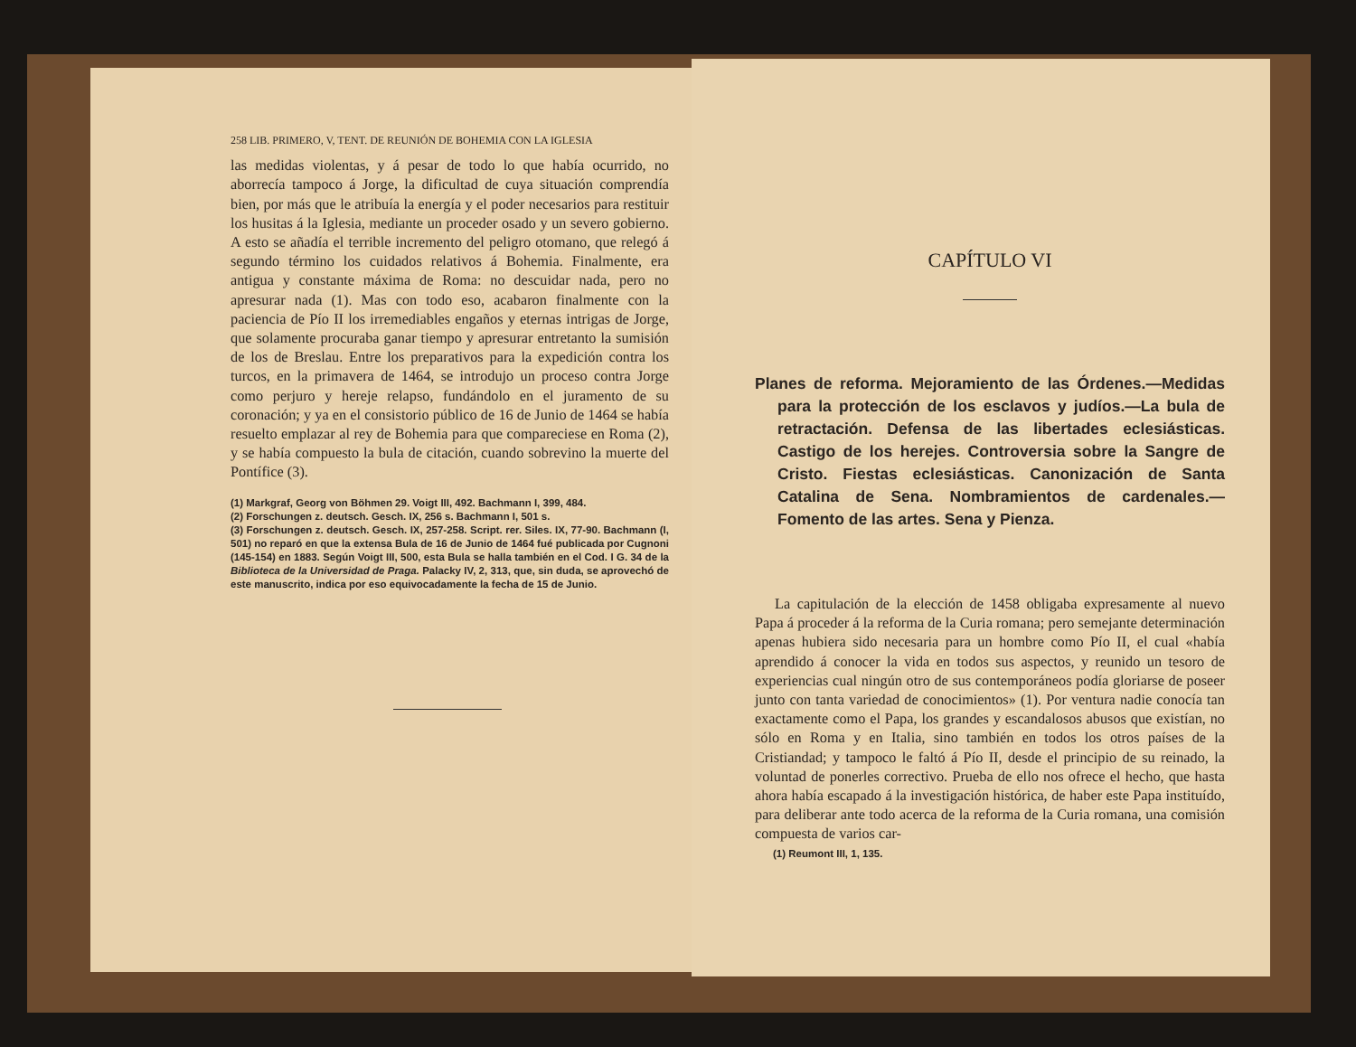258 LIB. PRIMERO, V, TENT. DE REUNIÓN DE BOHEMIA CON LA IGLESIA
las medidas violentas, y á pesar de todo lo que había ocurrido, no aborrecía tampoco á Jorge, la dificultad de cuya situación comprendía bien, por más que le atribuía la energía y el poder necesarios para restituir los husitas á la Iglesia, mediante un proceder osado y un severo gobierno. A esto se añadía el terrible incremento del peligro otomano, que relegó á segundo término los cuidados relativos á Bohemia. Finalmente, era antigua y constante máxima de Roma: no descuidar nada, pero no apresurar nada (1). Mas con todo eso, acabaron finalmente con la paciencia de Pío II los irremediables engaños y eternas intrigas de Jorge, que solamente procuraba ganar tiempo y apresurar entretanto la sumisión de los de Breslau. Entre los preparativos para la expedición contra los turcos, en la primavera de 1464, se introdujo un proceso contra Jorge como perjuro y hereje relapso, fundándolo en el juramento de su coronación; y ya en el consistorio público de 16 de Junio de 1464 se había resuelto emplazar al rey de Bohemia para que compareciese en Roma (2), y se había compuesto la bula de citación, cuando sobrevino la muerte del Pontífice (3).
(1) Markgraf, Georg von Böhmen 29. Voigt III, 492. Bachmann I, 399, 484.
(2) Forschungen z. deutsch. Gesch. IX, 256 s. Bachmann I, 501 s.
(3) Forschungen z. deutsch. Gesch. IX, 257-258. Script. rer. Siles. IX, 77-90. Bachmann (I, 501) no reparó en que la extensa Bula de 16 de Junio de 1464 fué publicada por Cugnoni (145-154) en 1883. Según Voigt III, 500, esta Bula se halla también en el Cod. I G. 34 de la Biblioteca de la Universidad de Praga. Palacky IV, 2, 313, que, sin duda, se aprovechó de este manuscrito, indica por eso equivocadamente la fecha de 15 de Junio.
CAPÍTULO VI
Planes de reforma. Mejoramiento de las Órdenes.—Medidas para la protección de los esclavos y judíos.—La bula de retractación. Defensa de las libertades eclesiásticas. Castigo de los herejes. Controversia sobre la Sangre de Cristo. Fiestas eclesiásticas. Canonización de Santa Catalina de Sena. Nombramientos de cardenales.—Fomento de las artes. Sena y Pienza.
La capitulación de la elección de 1458 obligaba expresamente al nuevo Papa á proceder á la reforma de la Curia romana; pero semejante determinación apenas hubiera sido necesaria para un hombre como Pío II, el cual «había aprendido á conocer la vida en todos sus aspectos, y reunido un tesoro de experiencias cual ningún otro de sus contemporáneos podía gloriarse de poseer junto con tanta variedad de conocimientos» (1). Por ventura nadie conocía tan exactamente como el Papa, los grandes y escandalosos abusos que existían, no sólo en Roma y en Italia, sino también en todos los otros países de la Cristiandad; y tampoco le faltó á Pío II, desde el principio de su reinado, la voluntad de ponerles correctivo. Prueba de ello nos ofrece el hecho, que hasta ahora había escapado á la investigación histórica, de haber este Papa instituído, para deliberar ante todo acerca de la reforma de la Curia romana, una comisión compuesta de varios car-
(1) Reumont III, 1, 135.